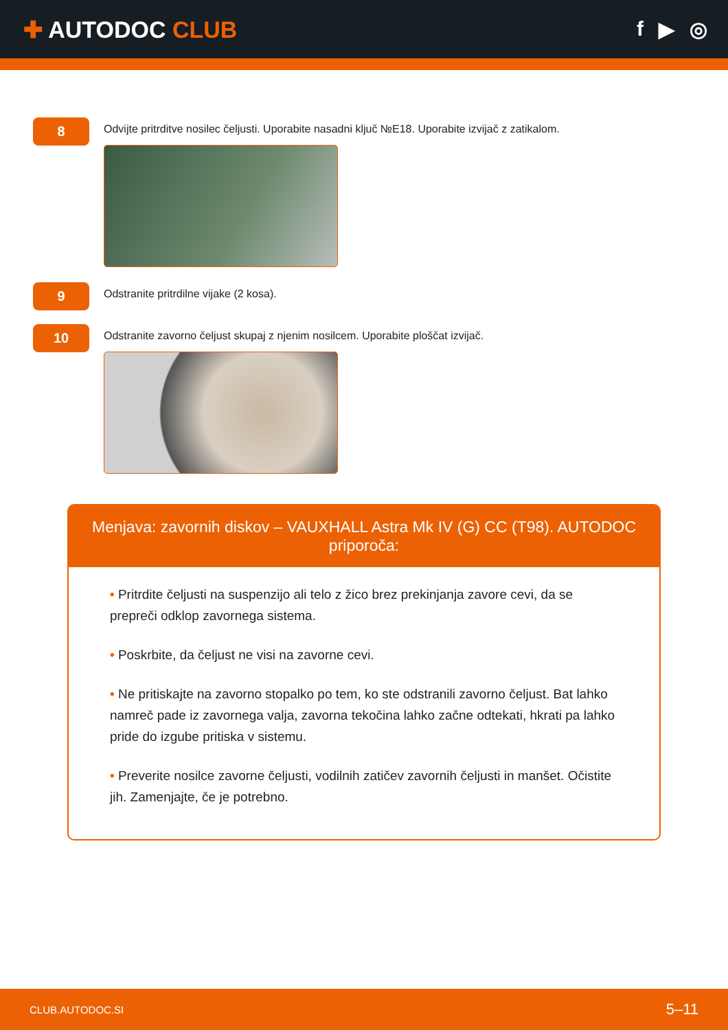✚ AUTODOC CLUB f ▶ ◎
8
Odvijte pritrditve nosilec čeljusti. Uporabite nasadni ključ №E18. Uporabite izvijač z zatikalom.
9
Odstranite pritrdilne vijake (2 kosa).
10
Odstranite zavorno čeljust skupaj z njenim nosilcem. Uporabite ploščat izvijač.
Menjava: zavornih diskov – VAUXHALL Astra Mk IV (G) CC (T98). AUTODOC priporoča:
• Pritrdite čeljusti na suspenzijo ali telo z žico brez prekinjanja zavore cevi, da se prepreči odklop zavornega sistema.
• Poskrbite, da čeljust ne visi na zavorne cevi.
• Ne pritiskajte na zavorno stopalko po tem, ko ste odstranili zavorno čeljust. Bat lahko namreč pade iz zavornega valja, zavorna tekočina lahko začne odtekati, hkrati pa lahko pride do izgube pritiska v sistemu.
• Preverite nosilce zavorne čeljusti, vodilnih zatičev zavornih čeljusti in manšet. Očistite jih. Zamenjajte, če je potrebno.
CLUB.AUTODOC.SI 5–11